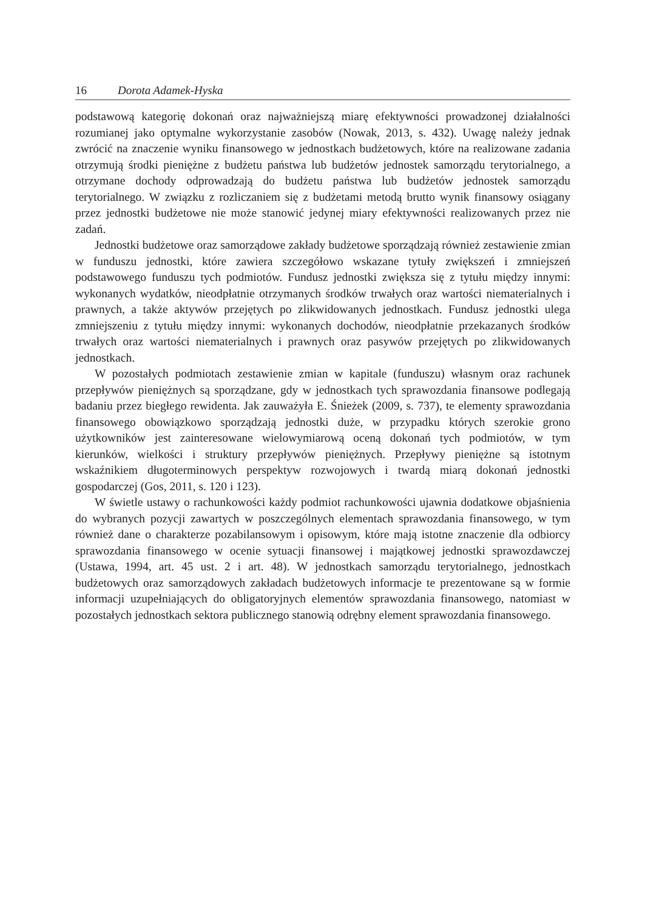16 Dorota Adamek-Hyska
podstawową kategorię dokonań oraz najważniejszą miarę efektywności prowadzonej działalności rozumianej jako optymalne wykorzystanie zasobów (Nowak, 2013, s. 432). Uwagę należy jednak zwrócić na znaczenie wyniku finansowego w jednostkach budżetowych, które na realizowane zadania otrzymują środki pieniężne z budżetu państwa lub budżetów jednostek samorządu terytorialnego, a otrzymane dochody odprowadzają do budżetu państwa lub budżetów jednostek samorządu terytorialnego. W związku z rozliczaniem się z budżetami metodą brutto wynik finansowy osiągany przez jednostki budżetowe nie może stanowić jedynej miary efektywności realizowanych przez nie zadań.
Jednostki budżetowe oraz samorządowe zakłady budżetowe sporządzają również zestawienie zmian w funduszu jednostki, które zawiera szczegółowo wskazane tytuły zwiększeń i zmniejszeń podstawowego funduszu tych podmiotów. Fundusz jednostki zwiększa się z tytułu między innymi: wykonanych wydatków, nieodpłatnie otrzymanych środków trwałych oraz wartości niematerialnych i prawnych, a także aktywów przejętych po zlikwidowanych jednostkach. Fundusz jednostki ulega zmniejszeniu z tytułu między innymi: wykonanych dochodów, nieodpłatnie przekazanych środków trwałych oraz wartości niematerialnych i prawnych oraz pasywów przejętych po zlikwidowanych jednostkach.
W pozostałych podmiotach zestawienie zmian w kapitale (funduszu) własnym oraz rachunek przepływów pieniężnych są sporządzane, gdy w jednostkach tych sprawozdania finansowe podlegają badaniu przez biegłego rewidenta. Jak zauważyła E. Śnieżek (2009, s. 737), te elementy sprawozdania finansowego obowiązkowo sporządzają jednostki duże, w przypadku których szerokie grono użytkowników jest zainteresowane wielowymiarową oceną dokonań tych podmiotów, w tym kierunków, wielkości i struktury przepływów pieniężnych. Przepływy pieniężne są istotnym wskaźnikiem długoterminowych perspektyw rozwojowych i twardą miarą dokonań jednostki gospodarczej (Gos, 2011, s. 120 i 123).
W świetle ustawy o rachunkowości każdy podmiot rachunkowości ujawnia dodatkowe objaśnienia do wybranych pozycji zawartych w poszczególnych elementach sprawozdania finansowego, w tym również dane o charakterze pozabilansowym i opisowym, które mają istotne znaczenie dla odbiorcy sprawozdania finansowego w ocenie sytuacji finansowej i majątkowej jednostki sprawozdawczej (Ustawa, 1994, art. 45 ust. 2 i art. 48). W jednostkach samorządu terytorialnego, jednostkach budżetowych oraz samorządowych zakładach budżetowych informacje te prezentowane są w formie informacji uzupełniających do obligatoryjnych elementów sprawozdania finansowego, natomiast w pozostałych jednostkach sektora publicznego stanowią odrębny element sprawozdania finansowego.